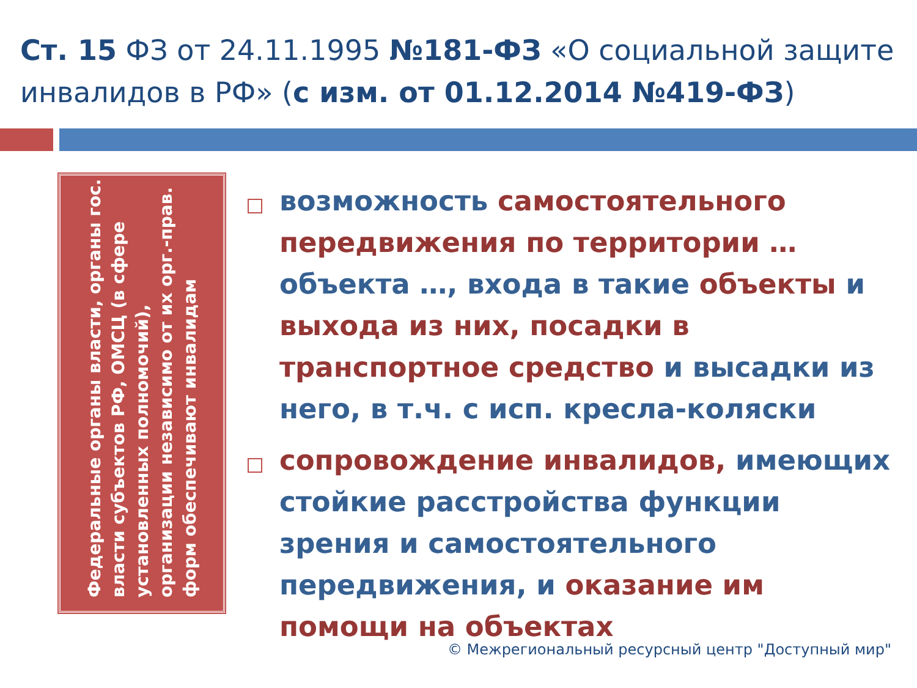Ст. 15 ФЗ от 24.11.1995 №181-ФЗ «О социальной защите инвалидов в РФ» (с изм. от 01.12.2014 №419-ФЗ)
Федеральные органы власти, органы гос. власти субъектов РФ, ОМСЦ (в сфере установленных полномочий), организации независимо от их орг.-прав. форм обеспечивают инвалидам
возможность самостоятельного передвижения по территории … объекта …, входа в такие объекты и выхода из них, посадки в транспортное средство и высадки из него, в т.ч. с исп. кресла-коляски
сопровождение инвалидов, имеющих стойкие расстройства функции зрения и самостоятельного передвижения, и оказание им помощи на объектах
© Межрегиональный ресурсный центр "Доступный мир"